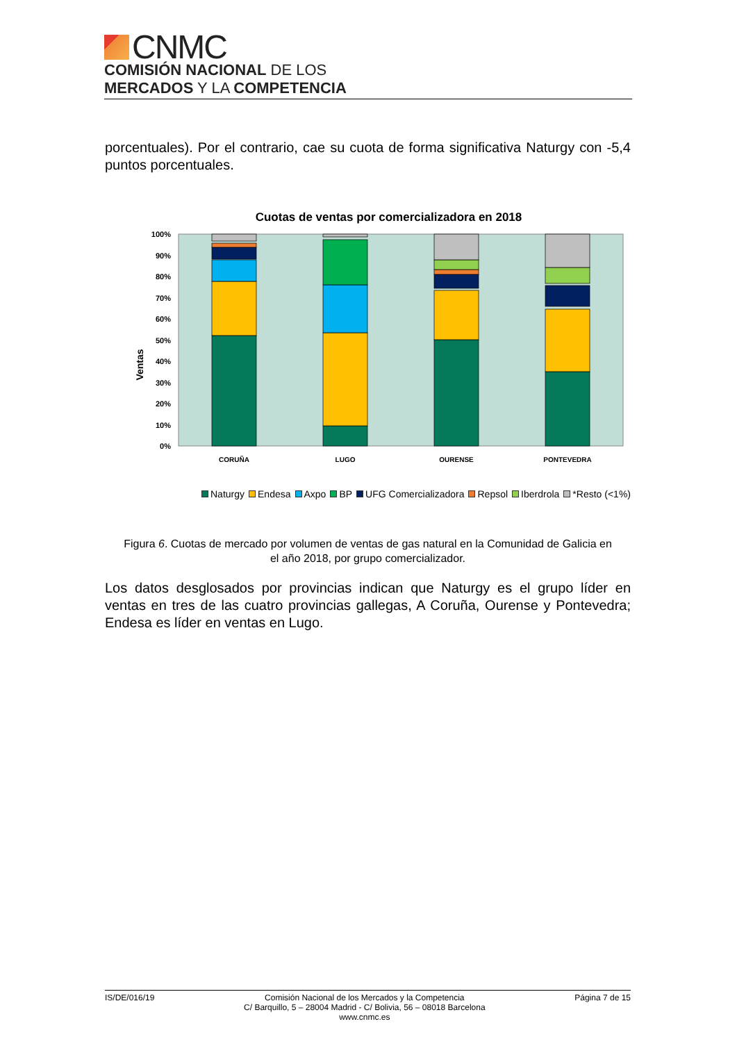CNMC
COMISIÓN NACIONAL DE LOS
MERCADOS Y LA COMPETENCIA
porcentuales). Por el contrario, cae su cuota de forma significativa Naturgy con -5,4 puntos porcentuales.
Cuotas de ventas por comercializadora en 2018
Ventas
100%
90%
80%
70%
60%
50%
40%
30%
20%
10%
0%
CORUÑA
LUGO
OURENSE
PONTEVEDRA
Naturgy Endesa Axpo BP UFG Comercializadora Repsol Iberdrola *Resto (<1%)
Figura 6. Cuotas de mercado por volumen de ventas de gas natural en la Comunidad de Galicia en el año 2018, por grupo comercializador.
Los datos desglosados por provincias indican que Naturgy es el grupo líder en ventas en tres de las cuatro provincias gallegas, A Coruña, Ourense y Pontevedra; Endesa es líder en ventas en Lugo.
IS/DE/016/19 Comisión Nacional de los Mercados y la Competencia
C/ Barquillo, 5 – 28004 Madrid - C/ Bolivia, 56 – 08018 Barcelona
www.cnmc.es
Página 7 de 15